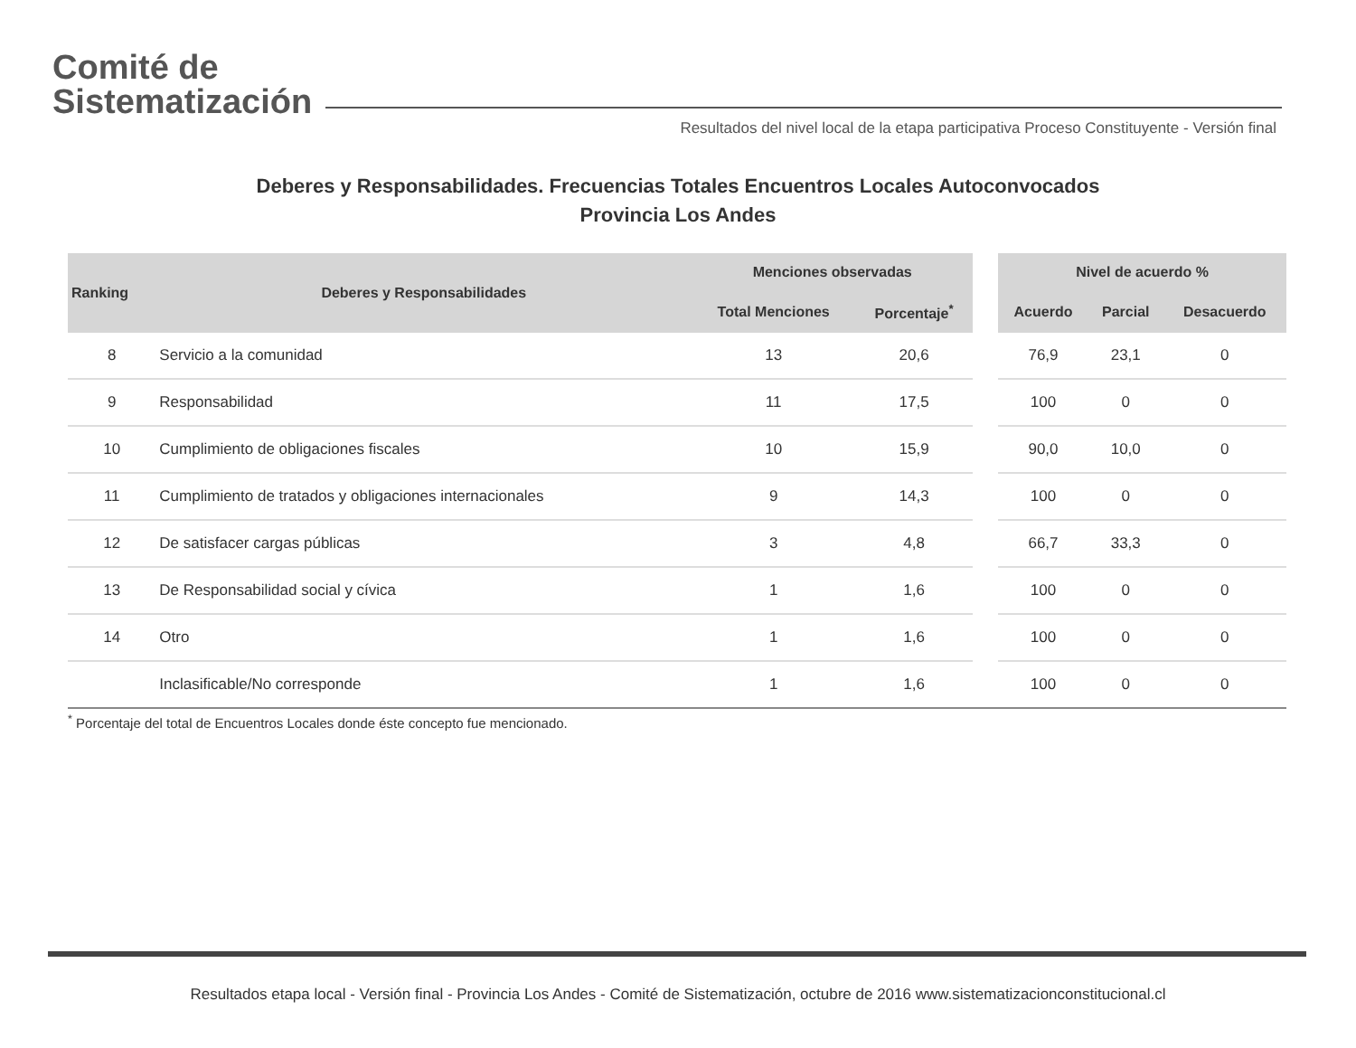Comité de
Sistematización
Resultados del nivel local de la etapa participativa Proceso Constituyente - Versión final
Deberes y Responsabilidades. Frecuencias Totales Encuentros Locales Autoconvocados
Provincia Los Andes
| Ranking | Deberes y Responsabilidades | Menciones observadas | | | Nivel de acuerdo % | | |
| --- | --- | --- | --- | --- | --- | --- | --- |
| | | Total Menciones | Porcentaje<sup>*</sup> | | Acuerdo | Parcial | Desacuerdo |
| 8 | Servicio a la comunidad | 13 | 20,6 | | 76,9 | 23,1 | 0 |
| 9 | Responsabilidad | 11 | 17,5 | | 100 | 0 | 0 |
| 10 | Cumplimiento de obligaciones fiscales | 10 | 15,9 | | 90,0 | 10,0 | 0 |
| 11 | Cumplimiento de tratados y obligaciones internacionales | 9 | 14,3 | | 100 | 0 | 0 |
| 12 | De satisfacer cargas públicas | 3 | 4,8 | | 66,7 | 33,3 | 0 |
| 13 | De Responsabilidad social y cívica | 1 | 1,6 | | 100 | 0 | 0 |
| 14 | Otro | 1 | 1,6 | | 100 | 0 | 0 |
| | Inclasificable/No corresponde | 1 | 1,6 | | 100 | 0 | 0 |
<sup>*</sup> Porcentaje del total de Encuentros Locales donde éste concepto fue mencionado.
Resultados etapa local - Versión final - Provincia Los Andes - Comité de Sistematización, octubre de 2016 www.sistematizacionconstitucional.cl